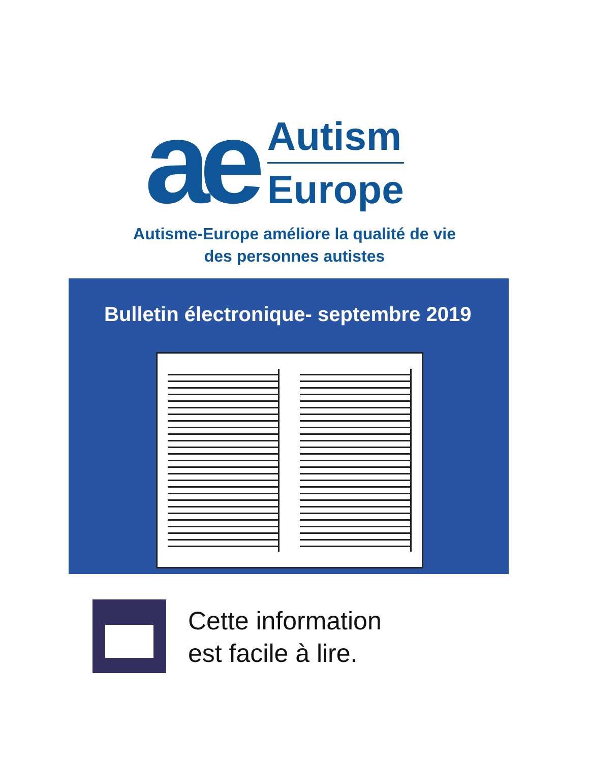ae
Autism
Europe
Autisme-Europe améliore la qualité de vie
des personnes autistes
Bulletin électronique- septembre 2019
Cette information
est facile à lire.